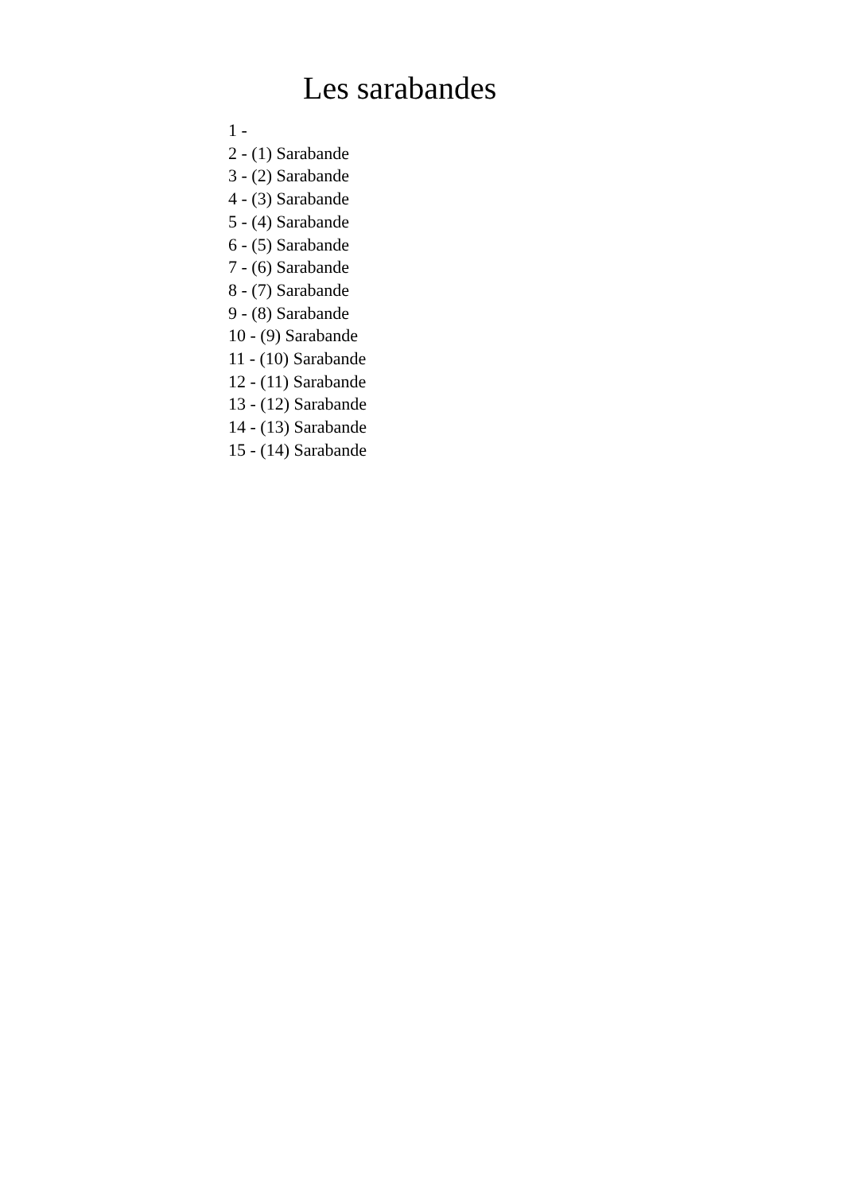Les sarabandes
1 -
2 - (1) Sarabande
3 - (2) Sarabande
4 - (3) Sarabande
5 - (4) Sarabande
6 - (5) Sarabande
7 - (6) Sarabande
8 - (7) Sarabande
9 - (8) Sarabande
10 - (9) Sarabande
11 - (10) Sarabande
12 - (11) Sarabande
13 - (12) Sarabande
14 - (13) Sarabande
15 - (14) Sarabande